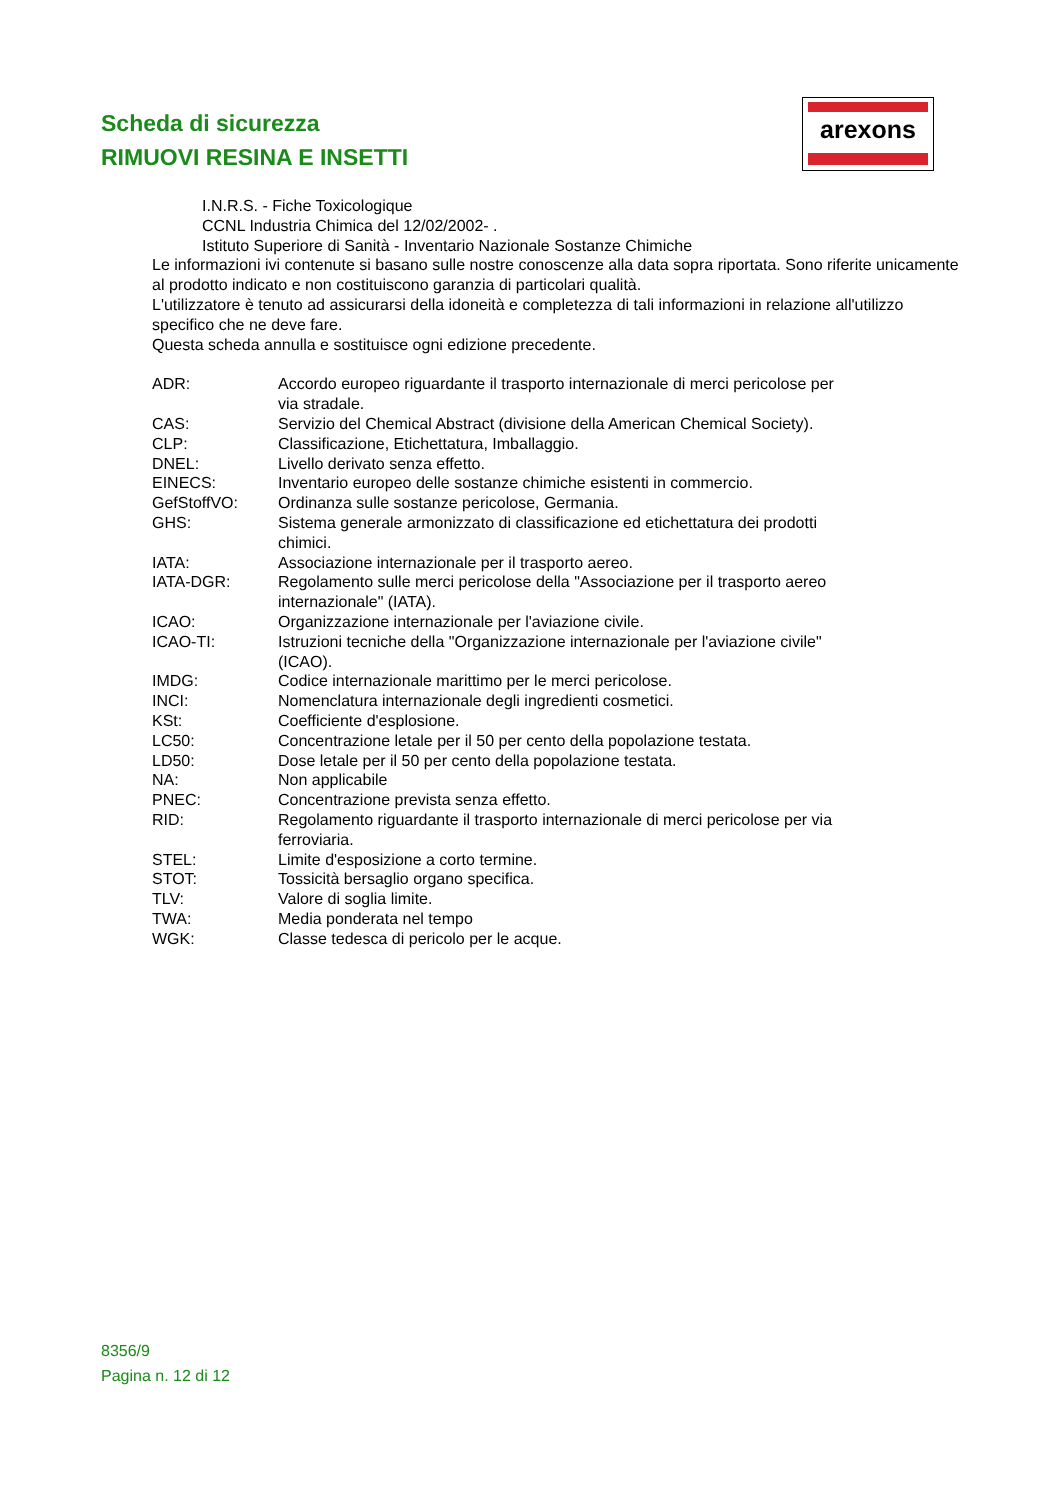Scheda di sicurezza
RIMUOVI RESINA E INSETTI
arexons
I.N.R.S. - Fiche Toxicologique
CCNL Industria Chimica del 12/02/2002- .
Istituto Superiore di Sanità - Inventario Nazionale Sostanze Chimiche
Le informazioni ivi contenute si basano sulle nostre conoscenze alla data sopra riportata. Sono riferite unicamente al prodotto indicato e non costituiscono garanzia di particolari qualità.
L'utilizzatore è tenuto ad assicurarsi della idoneità e completezza di tali informazioni in relazione all'utilizzo specifico che ne deve fare.
Questa scheda annulla e sostituisce ogni edizione precedente.
| ADR: | Accordo europeo riguardante il trasporto internazionale di merci pericolose per via stradale. |
| CAS: | Servizio del Chemical Abstract (divisione della American Chemical Society). |
| CLP: | Classificazione, Etichettatura, Imballaggio. |
| DNEL: | Livello derivato senza effetto. |
| EINECS: | Inventario europeo delle sostanze chimiche esistenti in commercio. |
| GefStoffVO: | Ordinanza sulle sostanze pericolose, Germania. |
| GHS: | Sistema generale armonizzato di classificazione ed etichettatura dei prodotti chimici. |
| IATA: | Associazione internazionale per il trasporto aereo. |
| IATA-DGR: | Regolamento sulle merci pericolose della "Associazione per il trasporto aereo internazionale" (IATA). |
| ICAO: | Organizzazione internazionale per l'aviazione civile. |
| ICAO-TI: | Istruzioni tecniche della "Organizzazione internazionale per l'aviazione civile" (ICAO). |
| IMDG: | Codice internazionale marittimo per le merci pericolose. |
| INCI: | Nomenclatura internazionale degli ingredienti cosmetici. |
| KSt: | Coefficiente d'esplosione. |
| LC50: | Concentrazione letale per il 50 per cento della popolazione testata. |
| LD50: | Dose letale per il 50 per cento della popolazione testata. |
| NA: | Non applicabile |
| PNEC: | Concentrazione prevista senza effetto. |
| RID: | Regolamento riguardante il trasporto internazionale di merci pericolose per via ferroviaria. |
| STEL: | Limite d'esposizione a corto termine. |
| STOT: | Tossicità bersaglio organo specifica. |
| TLV: | Valore di soglia limite. |
| TWA: | Media ponderata nel tempo |
| WGK: | Classe tedesca di pericolo per le acque. |
8356/9
Pagina n. 12 di 12